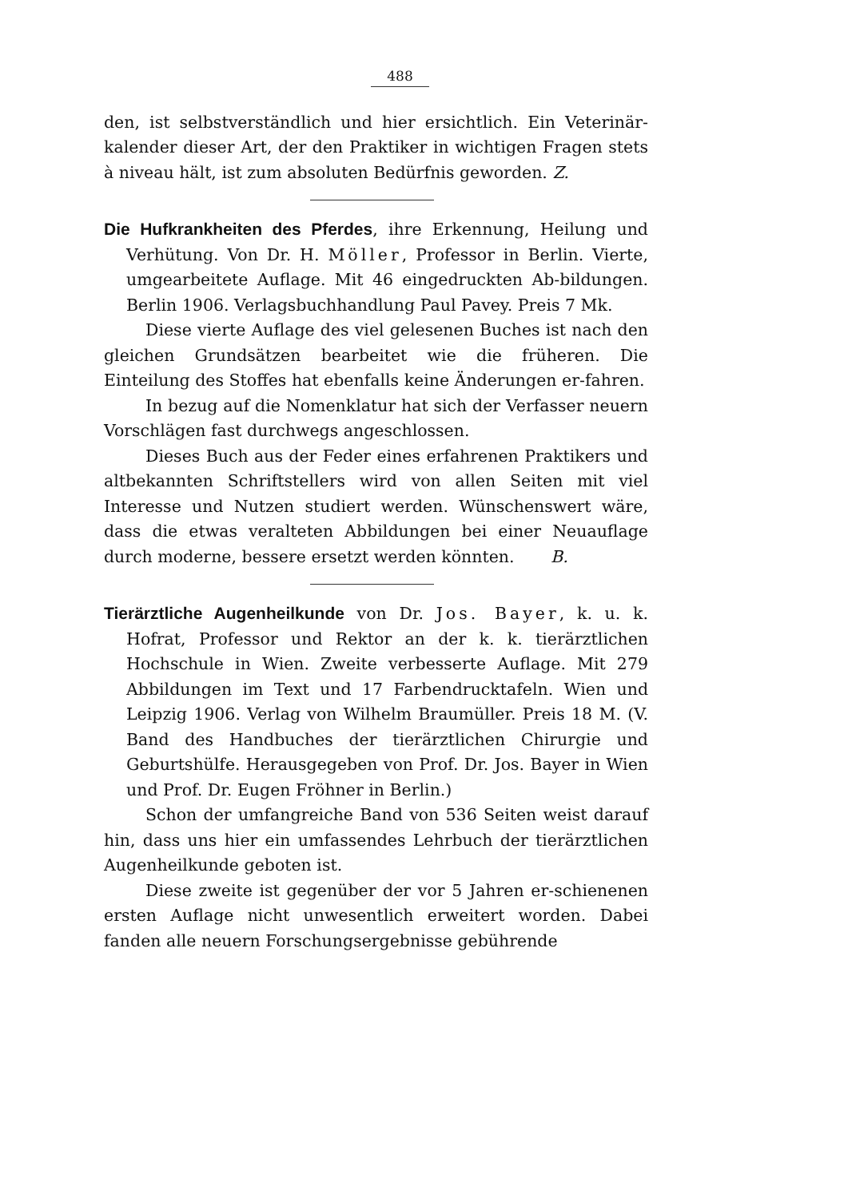488
den, ist selbstverständlich und hier ersichtlich. Ein Veterinär-kalender dieser Art, der den Praktiker in wichtigen Fragen stets à niveau hält, ist zum absoluten Bedürfnis geworden. Z.
Die Hufkrankheiten des Pferdes, ihre Erkennung, Heilung und Verhütung. Von Dr. H. Möller, Professor in Berlin. Vierte, umgearbeitete Auflage. Mit 46 eingedruckten Ab-bildungen. Berlin 1906. Verlagsbuchhandlung Paul Pavey. Preis 7 Mk.
Diese vierte Auflage des viel gelesenen Buches ist nach den gleichen Grundsätzen bearbeitet wie die früheren. Die Einteilung des Stoffes hat ebenfalls keine Änderungen er-fahren.
In bezug auf die Nomenklatur hat sich der Verfasser neuern Vorschlägen fast durchwegs angeschlossen.
Dieses Buch aus der Feder eines erfahrenen Praktikers und altbekannten Schriftstellers wird von allen Seiten mit viel Interesse und Nutzen studiert werden. Wünschenswert wäre, dass die etwas veralteten Abbildungen bei einer Neuauflage durch moderne, bessere ersetzt werden könnten. B.
Tierärztliche Augenheilkunde von Dr. Jos. Bayer, k. u. k. Hofrat, Professor und Rektor an der k. k. tierärztlichen Hochschule in Wien. Zweite verbesserte Auflage. Mit 279 Abbildungen im Text und 17 Farbendrucktafeln. Wien und Leipzig 1906. Verlag von Wilhelm Braumüller. Preis 18 M. (V. Band des Handbuches der tierärztlichen Chirurgie und Geburtshülfe. Herausgegeben von Prof. Dr. Jos. Bayer in Wien und Prof. Dr. Eugen Fröhner in Berlin.)
Schon der umfangreiche Band von 536 Seiten weist darauf hin, dass uns hier ein umfassendes Lehrbuch der tierärztlichen Augenheilkunde geboten ist.
Diese zweite ist gegenüber der vor 5 Jahren er-schienenen ersten Auflage nicht unwesentlich erweitert worden. Dabei fanden alle neuern Forschungsergebnisse gebührende